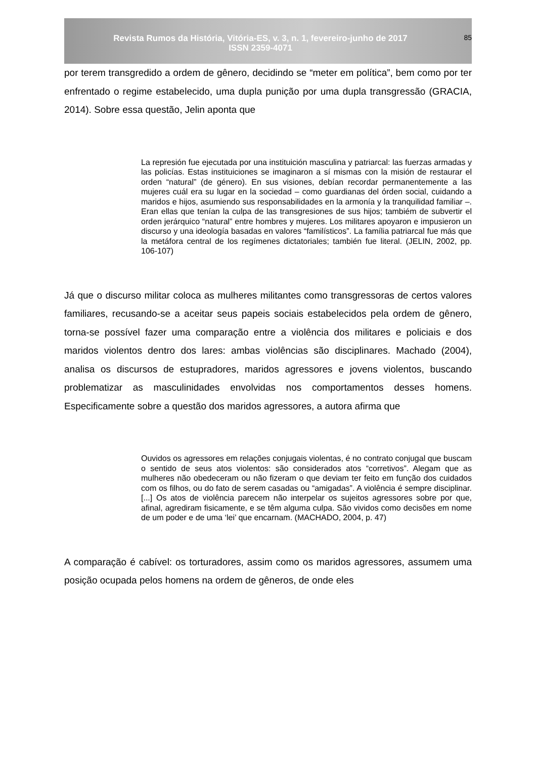Revista Rumos da História, Vitória-ES, v. 3, n. 1, fevereiro-junho de 2017
ISSN 2359-4071
85
por terem transgredido a ordem de gênero, decidindo se “meter em política”, bem como por ter enfrentado o regime estabelecido, uma dupla punição por uma dupla transgressão (GRACIA, 2014). Sobre essa questão, Jelin aponta que
La represión fue ejecutada por una instituición masculina y patriarcal: las fuerzas armadas y las policías. Estas instituiciones se imaginaron a sí mismas con la misión de restaurar el orden “natural” (de género). En sus visiones, debían recordar permanentemente a las mujeres cuál era su lugar en la sociedad – como guardianas del órden social, cuidando a maridos e hijos, asumiendo sus responsabilidades en la armonía y la tranquilidad familiar –. Eran ellas que tenían la culpa de las transgresiones de sus hijos; tambiém de subvertir el orden jerárquico “natural” entre hombres y mujeres. Los militares apoyaron e impusieron un discurso y una ideología basadas en valores “familísticos”. La família patriarcal fue más que la metáfora central de los regímenes dictatoriales; también fue literal. (JELIN, 2002, pp. 106-107)
Já que o discurso militar coloca as mulheres militantes como transgressoras de certos valores familiares, recusando-se a aceitar seus papeis sociais estabelecidos pela ordem de gênero, torna-se possível fazer uma comparação entre a violência dos militares e policiais e dos maridos violentos dentro dos lares: ambas violências são disciplinares. Machado (2004), analisa os discursos de estupradores, maridos agressores e jovens violentos, buscando problematizar as masculinidades envolvidas nos comportamentos desses homens. Especificamente sobre a questão dos maridos agressores, a autora afirma que
Ouvidos os agressores em relações conjugais violentas, é no contrato conjugal que buscam o sentido de seus atos violentos: são considerados atos “corretivos”. Alegam que as mulheres não obedeceram ou não fizeram o que deviam ter feito em função dos cuidados com os filhos, ou do fato de serem casadas ou “amigadas”. A violência é sempre disciplinar. [...] Os atos de violência parecem não interpelar os sujeitos agressores sobre por que, afinal, agrediram fisicamente, e se têm alguma culpa. São vividos como decisões em nome de um poder e de uma ‘lei’ que encarnam. (MACHADO, 2004, p. 47)
A comparação é cabível: os torturadores, assim como os maridos agressores, assumem uma posição ocupada pelos homens na ordem de gêneros, de onde eles